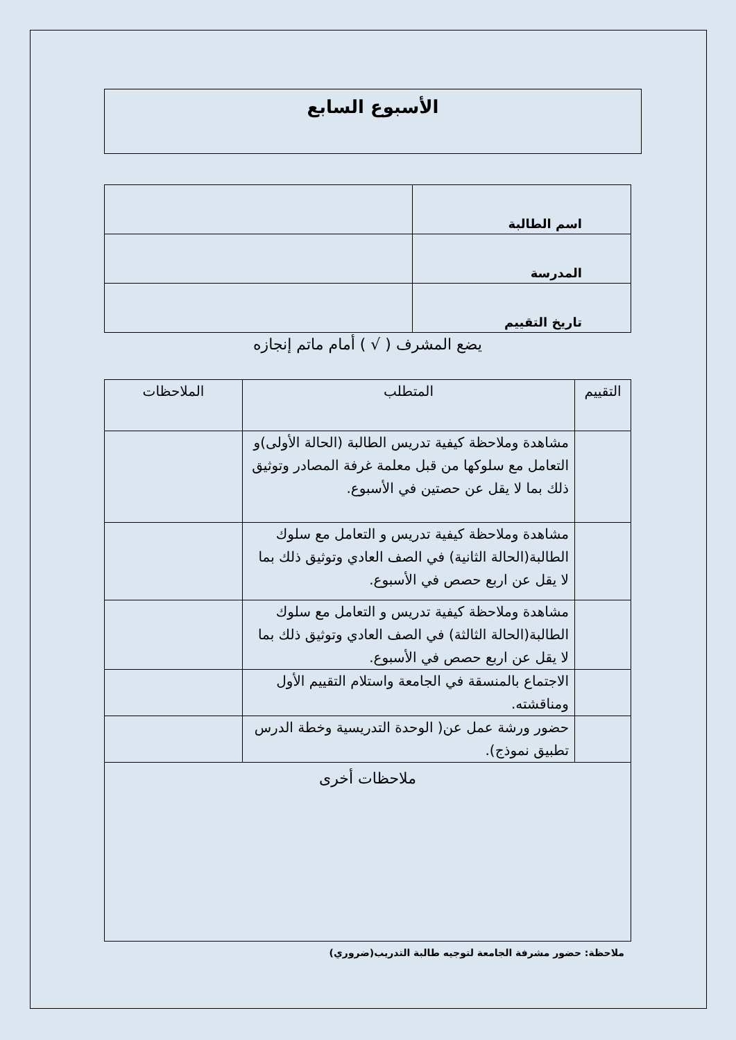الأسبوع السابع
| اسم الطالبة | |
| المدرسة | |
| تاريخ التقييم | |
يضع المشرف ( √ ) أمام ماتم إنجازه
| التقييم | المتطلب | الملاحظات |
| | مشاهدة وملاحظة كيفية تدريس الطالبة (الحالة الأولى)و التعامل مع سلوكها من قبل معلمة غرفة المصادر وتوثيق ذلك بما لا يقل عن حصتين في الأسبوع. | |
| | مشاهدة وملاحظة كيفية تدريس و التعامل مع سلوك الطالبة(الحالة الثانية) في الصف العادي وتوثيق ذلك بما لا يقل عن اربع حصص في الأسبوع. | |
| | مشاهدة وملاحظة كيفية تدريس و التعامل مع سلوك الطالبة(الحالة الثالثة) في الصف العادي وتوثيق ذلك بما لا يقل عن اربع حصص في الأسبوع. | |
| | الاجتماع بالمنسقة في الجامعة واستلام التقييم الأول ومناقشته. | |
| | حضور ورشة عمل عن( الوحدة التدريسية وخطة الدرس تطبيق نموذج). | |
| ملاحظات أخرى | | |
ملاحظة: حضور مشرفة الجامعة لتوجيه طالبة التدريب(ضروري)